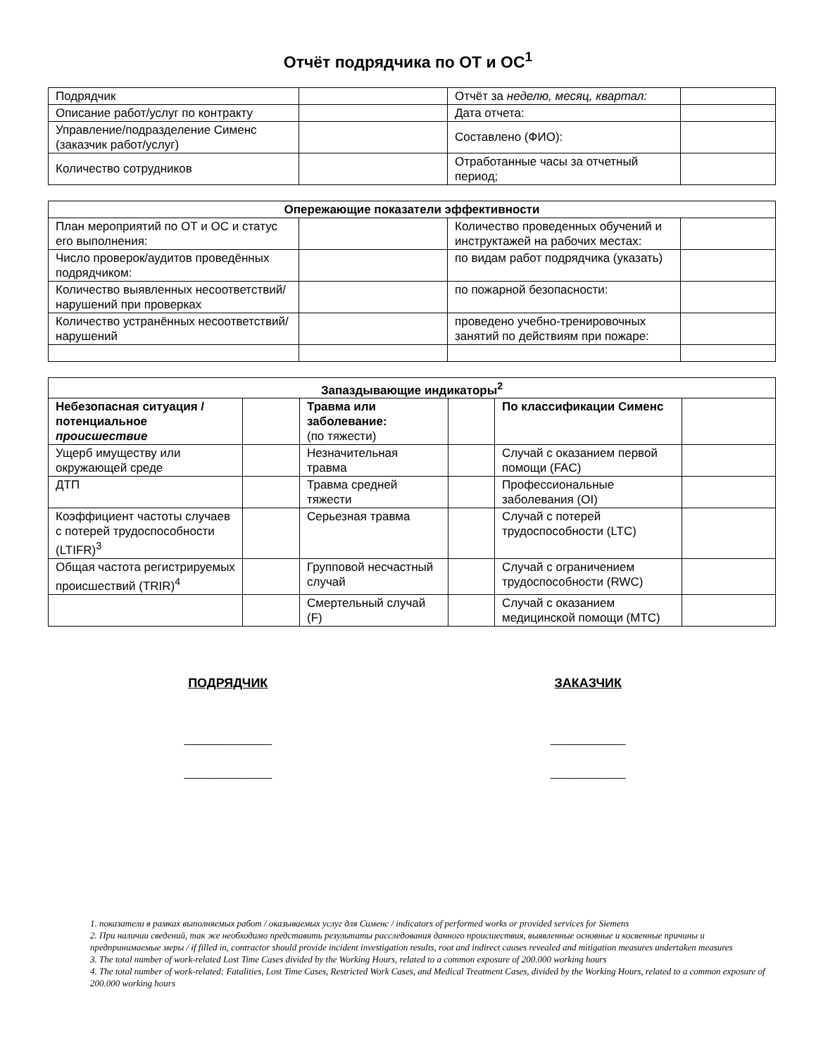Отчёт подрядчика по ОТ и ОС<sup>1</sup>
| Подрядчик | | Отчёт за неделю, месяц, квартал: | |
| Описание работ/услуг по контракту | | Дата отчета: | |
| Управление/подразделение Сименс (заказчик работ/услуг) | | Составлено (ФИО): | |
| Количество сотрудников | | Отработанные часы за отчетный период; | |
| Опережающие показатели эффективности | | | |
| План мероприятий по ОТ и ОС и статус его выполнения: | | Количество проведенных обучений и инструктажей на рабочих местах: | |
| Число проверок/аудитов проведённых подрядчиком: | | по видам работ подрядчика (указать) | |
| Количество выявленных несоответствий/нарушений при проверках | | по пожарной безопасности: | |
| Количество устранённых несоответствий/ нарушений | | проведено учебно-тренировочных занятий по действиям при пожаре: | |
| Запаздывающие индикаторы<sup>2</sup> | | | | | |
| Небезопасная ситуация / потенциальное происшествие | | Травма или заболевание: (по тяжести) | | По классификации Сименс | |
| Ущерб имуществу или окружающей среде | | Незначительная травма | | Случай с оказанием первой помощи (FAC) | |
| ДТП | | Травма средней тяжести | | Профессиональные заболевания (OI) | |
| Коэффициент частоты случаев с потерей трудоспособности (LTIFR)<sup>3</sup> | | Серьезная травма | | Случай с потерей трудоспособности (LTC) | |
| Общая частота регистрируемых происшествий (TRIR)<sup>4</sup> | | Групповой несчастный случай | | Случай с ограничением трудоспособности (RWC) | |
| | | Смертельный случай (F) | | Случай с оказанием медицинской помощи (MTC) | |
ПОДРЯДЧИК
______________
______________
ЗАКАЗЧИК
____________
____________
1. показатели в рамках выполняемых работ / оказываемых услуг для Сименс / indicators of performed works or provided services for Siemens
2. При наличии сведений, так же необходимо представить результаты расследования данного происшествия, выявленные основные и косвенные причины и предпринимаемые меры / if filled in, contractor should provide incident investigation results, root and indirect causes revealed and mitigation measures undertaken measures
3. The total number of work-related Lost Time Cases divided by the Working Hours, related to a common exposure of 200.000 working hours
4. The total number of work-related: Fatalities, Lost Time Cases, Restricted Work Cases, and Medical Treatment Cases, divided by the Working Hours, related to a common exposure of 200.000 working hours